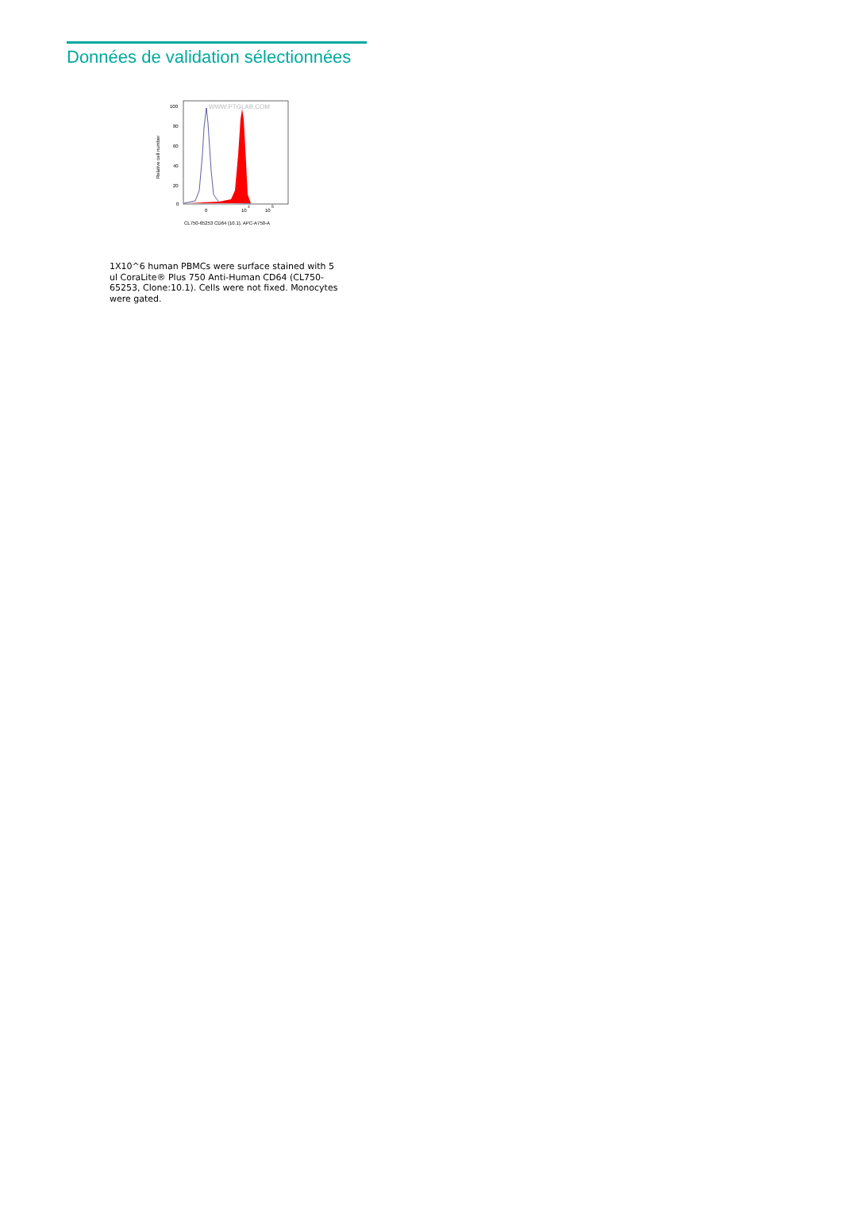Données de validation sélectionnées
WWW.PTGLAB.COM
100
80
60
40
20
0
Relative cell number
0
10
4
10
5
CL750-65253 CD64 (10.1), APC-A750-A
1X10^6 human PBMCs were surface stained with 5 ul CoraLite® Plus 750 Anti-Human CD64 (CL750-65253, Clone:10.1). Cells were not fixed. Monocytes were gated.